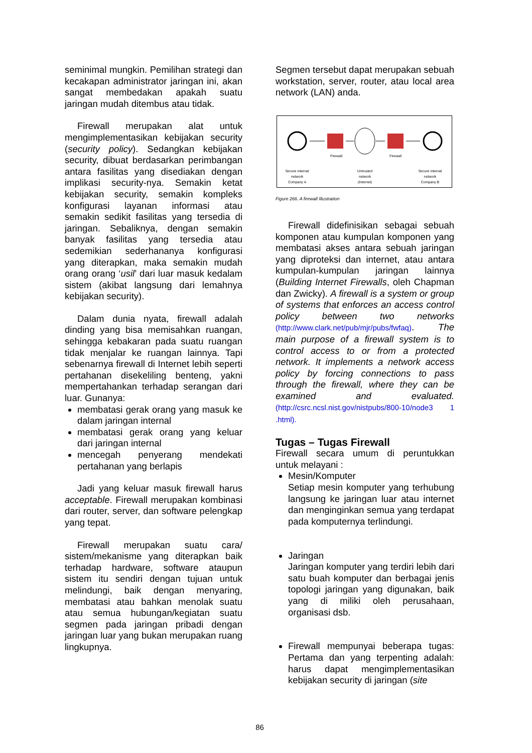seminimal mungkin. Pemilihan strategi dan kecakapan administrator jaringan ini, akan sangat membedakan apakah suatu jaringan mudah ditembus atau tidak.
Firewall merupakan alat untuk mengimplementasikan kebijakan security (security policy). Sedangkan kebijakan security, dibuat berdasarkan perimbangan antara fasilitas yang disediakan dengan implikasi security-nya. Semakin ketat kebijakan security, semakin kompleks konfigurasi layanan informasi atau semakin sedikit fasilitas yang tersedia di jaringan. Sebaliknya, dengan semakin banyak fasilitas yang tersedia atau sedemikian sederhananya konfigurasi yang diterapkan, maka semakin mudah orang orang ‘usil’ dari luar masuk kedalam sistem (akibat langsung dari lemahnya kebijakan security).
Dalam dunia nyata, firewall adalah dinding yang bisa memisahkan ruangan, sehingga kebakaran pada suatu ruangan tidak menjalar ke ruangan lainnya. Tapi sebenarnya firewall di Internet lebih seperti pertahanan disekeliling benteng, yakni mempertahankan terhadap serangan dari luar. Gunanya:
membatasi gerak orang yang masuk ke dalam jaringan internal
membatasi gerak orang yang keluar dari jaringan internal
mencegah penyerang mendekati pertahanan yang berlapis
Jadi yang keluar masuk firewall harus acceptable. Firewall merupakan kombinasi dari router, server, dan software pelengkap yang tepat.
Firewall merupakan suatu cara/ sistem/mekanisme yang diterapkan baik terhadap hardware, software ataupun sistem itu sendiri dengan tujuan untuk melindungi, baik dengan menyaring, membatasi atau bahkan menolak suatu atau semua hubungan/kegiatan suatu segmen pada jaringan pribadi dengan jaringan luar yang bukan merupakan ruang lingkupnya.
Segmen tersebut dapat merupakan sebuah workstation, server, router, atau local area network (LAN) anda.
Firewall
Firewall
Secure internal
network
Company A
Untrusted
network
(Internet)
Secure internal
network
Company B
Figure 266. A firewall Illustration
Firewall didefinisikan sebagai sebuah komponen atau kumpulan komponen yang membatasi akses antara sebuah jaringan yang diproteksi dan internet, atau antara kumpulan-kumpulan jaringan lainnya (Building Internet Firewalls, oleh Chapman dan Zwicky). A firewall is a system or group of systems that enforces an access control policy between two networks (http://www.clark.net/pub/mjr/pubs/fwfaq). The main purpose of a firewall system is to control access to or from a protected network. It implements a network access policy by forcing connections to pass through the firewall, where they can be examined and evaluated. (http://csrc.ncsl.nist.gov/nistpubs/800-10/node3 1 .html).
Tugas – Tugas Firewall
Firewall secara umum di peruntukkan untuk melayani :
Mesin/Komputer
Setiap mesin komputer yang terhubung langsung ke jaringan luar atau internet dan menginginkan semua yang terdapat pada komputernya terlindungi.
Jaringan
Jaringan komputer yang terdiri lebih dari satu buah komputer dan berbagai jenis topologi jaringan yang digunakan, baik yang di miliki oleh perusahaan, organisasi dsb.
Firewall mempunyai beberapa tugas: Pertama dan yang terpenting adalah: harus dapat mengimplementasikan kebijakan security di jaringan (site
86